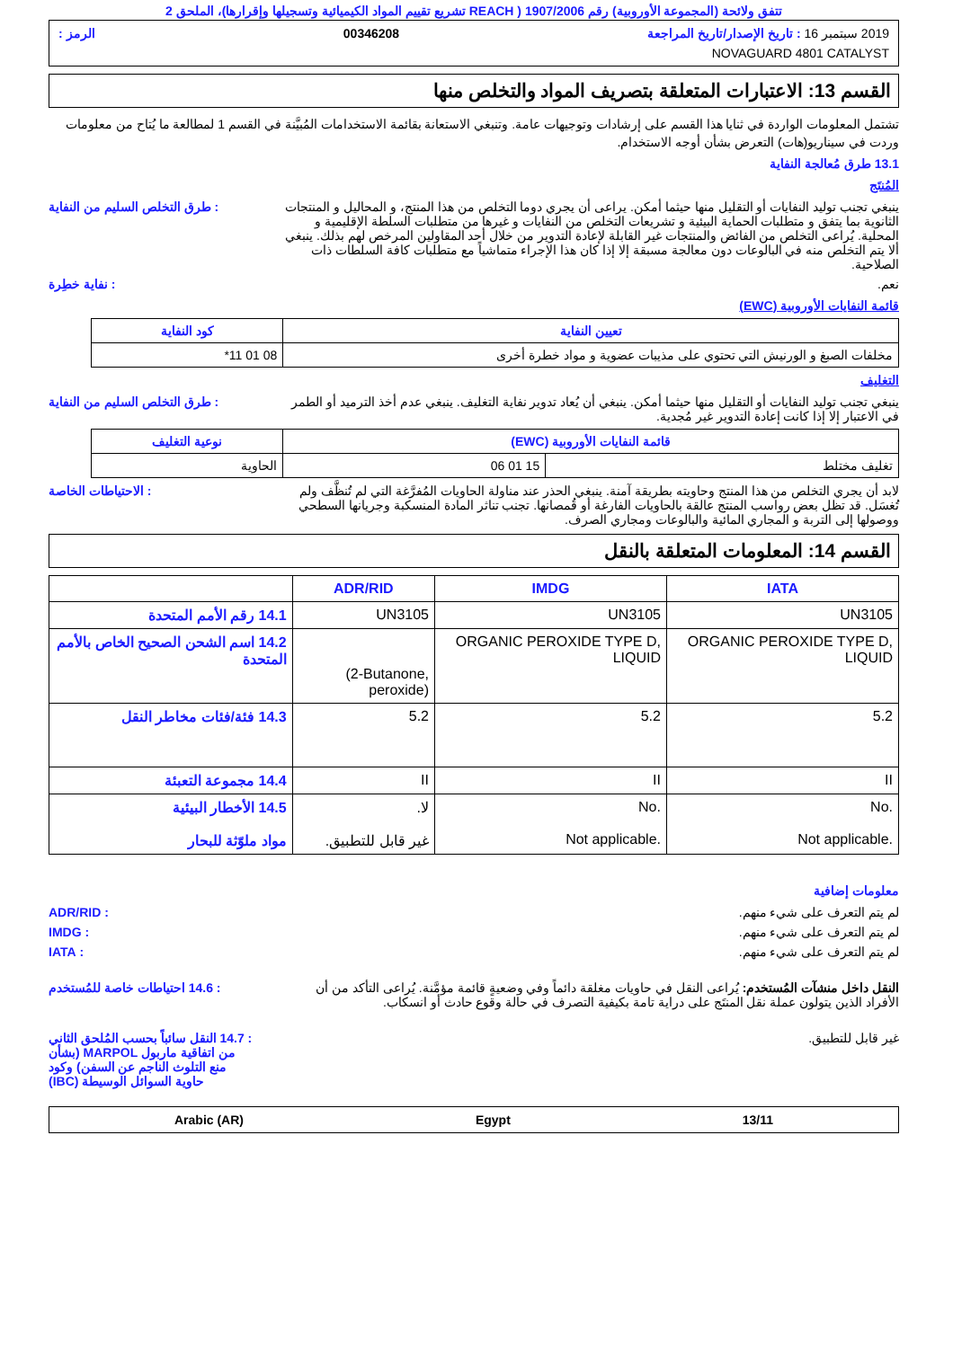تتفق ولائحة (المجموعة الأوروبية) رقم 1907/2006 ( REACH تشريع تقييم المواد الكيميائية وتسجيلها وإقرارها)، الملحق 2
2019 سبتمبر 16 : تاريخ الإصدار/تاريخ المراجعة 00346208 الرمز :
NOVAGUARD 4801 CATALYST
القسم 13: الاعتبارات المتعلقة بتصريف المواد والتخلص منها
تشتمل المعلومات الواردة في ثنايا هذا القسم على إرشادات وتوجيهات عامة. وتنبغي الاستعانة بقائمة الاستخدامات المُبيَّنة في القسم 1 لمطالعة ما يُتاح من معلومات وردت في سيناريو(هات) التعرض بشأن أوجه الاستخدام.
13.1 طرق مُعالجة النفاية
المُنتَج
ينبغي تجنب توليد النفايات أو التقليل منها حيثما أمكن. يراعى أن يجري دوما التخلص من هذا المنتج، و المحاليل و المنتجات الثانوية بما يتفق و متطلبات الحماية البيئية و تشريعات التخلص من النفايات و غيرها من متطلبات السلطة الإقليمية و المحلية. يُراعى التخلص من الفائض والمنتجات غير القابلة لإعادة التدوير من خلال أحد المقاولين المرخص لهم بذلك. ينبغي ألا يتم التخلص منه في البالوعات دون معالجة مسبقة إلا إذا كان هذا الإجراء متماشياً مع متطلبات كافة السلطات ذات الصلاحية.
: طرق التخلص السليم من النفاية
نعم. : نفاية خطِرة
قائمة النفايات الأوروبية (EWC)
| تعيين النفاية | كود النفاية |
| --- | --- |
| مخلفات الصبغ و الورنيش التي تحتوي على مذيبات عضوية و مواد خطرة أخرى | 08 01 11* |
التغليف
ينبغي تجنب توليد النفايات أو التقليل منها حيثما أمكن. ينبغي أن يُعاد تدوير نفاية التغليف. ينبغي عدم أخذ الترميد أو الطمر في الاعتبار إلا إذا كانت إعادة التدوير غير مُجدية.
: طرق التخلص السليم من النفاية
| قائمة النفايات الأوروبية (EWC) | | نوعية التغليف |
| --- | --- | --- |
| تغليف مختلط | 15 01 06 | الحاوية |
لابد أن يجري التخلص من هذا المنتج وحاويته بطريقة آمنة. ينبغي الحذر عند مناولة الحاويات المُفرَّغة التي لم تُنظَّف ولم تُغسَل. قد تظل بعض رواسب المنتج عالقة بالحاويات الفارغة أو قُمصانها. تجنب تناثر المادة المنسكبة وجريانها السطحي ووصولها إلى التربة و المجاري المائية والبالوعات ومجاري الصرف.
: الاحتياطات الخاصة
القسم 14: المعلومات المتعلقة بالنقل
| | ADR/RID | IMDG | IATA |
| --- | --- | --- | --- |
| 14.1 رقم الأمم المتحدة | UN3105 | UN3105 | UN3105 |
| 14.2 اسم الشحن الصحيح الخاص بالأمم المتحدة | (2-Butanone, peroxide) | ORGANIC PEROXIDE TYPE D, LIQUID | ORGANIC PEROXIDE TYPE D, LIQUID |
| 14.3 فئة/فئات مخاطر النقل | 5.2 | 5.2 | 5.2 |
| 14.4 مجموعة التعبئة | II | II | II |
| 14.5 الأخطار البيئية مواد ملوّثة للبحار | لا. غير قابل للتطبيق. | No. Not applicable. | No. Not applicable. |
معلومات إضافية
لم يتم التعرف على شيء منهم. : ADR/RID
لم يتم التعرف على شيء منهم. : IMDG
لم يتم التعرف على شيء منهم. : IATA
النقل داخل منشآت المُستخدم: يُراعى النقل في حاويات مغلقة دائماً وفي وضعيةٍ قائمة مؤمَّنة. يُراعى التأكد من أن الأفراد الذين يتولون عملة نقل المنتَج على دراية تامة بكيفية التصرف في حالة وقوع حادث أو انسكاب.
: 14.6 احتياطات خاصة للمُستخدم
غير قابل للتطبيق. : 14.7 النقل سائباً بحسب المُلحق الثاني من اتفاقية ماربول MARPOL (بشأن منع التلوث الناجم عن السفن) وكود حاوية السوائل الوسيطة (IBC)
13/11 Egypt Arabic (AR)